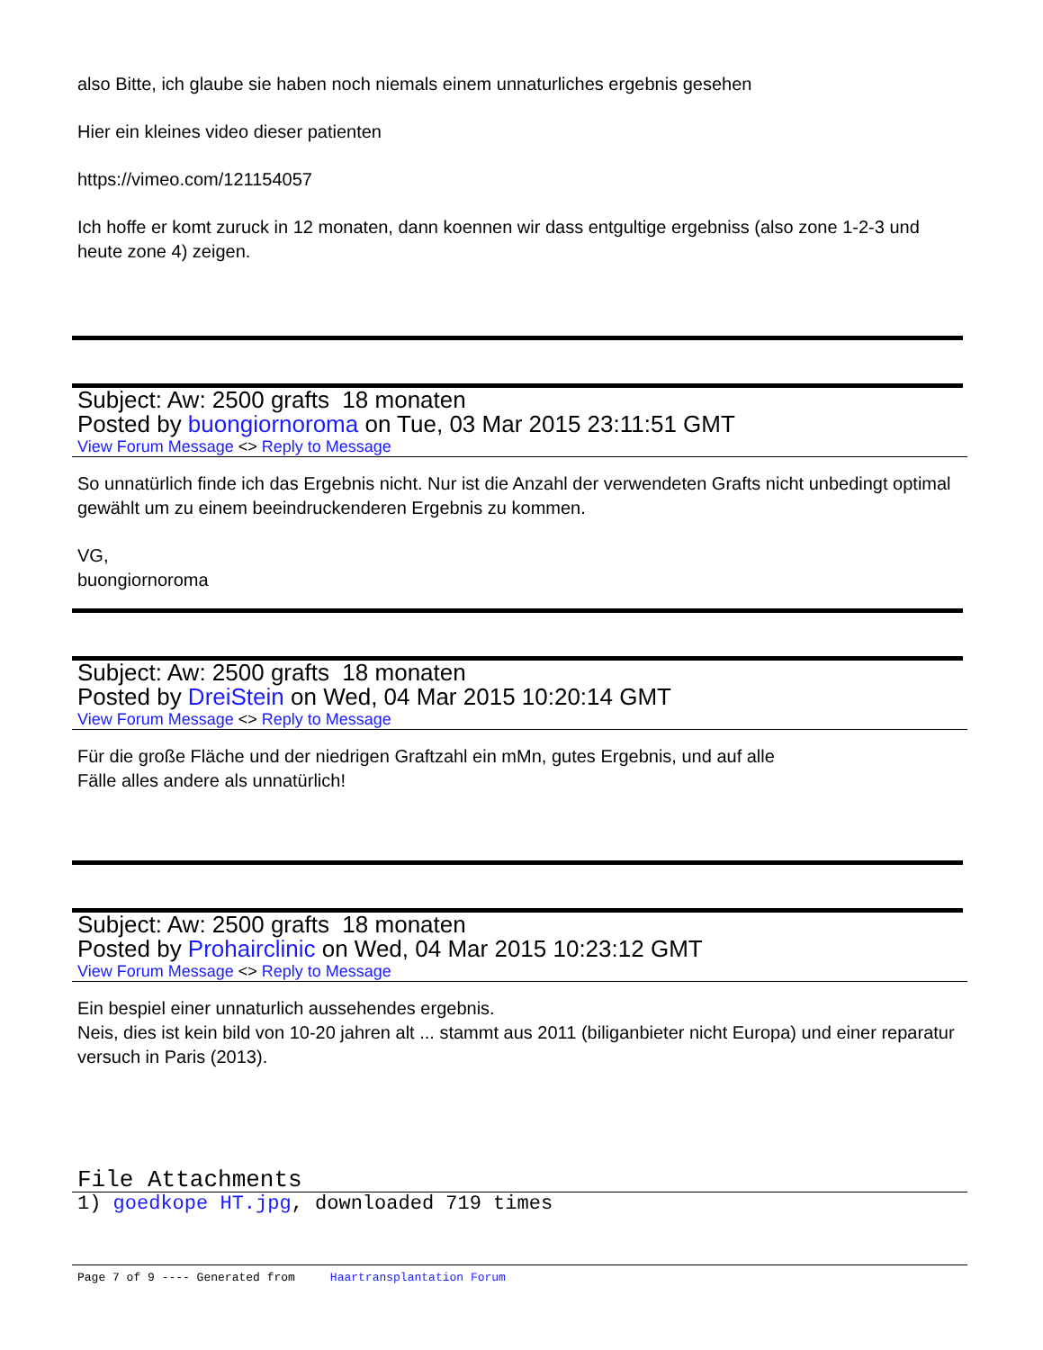also Bitte, ich glaube sie haben noch niemals einem unnaturliches ergebnis gesehen
Hier ein kleines video dieser patienten
https://vimeo.com/121154057
Ich hoffe er komt zuruck in 12 monaten, dann koennen wir dass entgultige ergebniss (also zone 1-2-3 und heute zone 4) zeigen.
Subject: Aw: 2500 grafts 18 monaten
Posted by buongiornoroma on Tue, 03 Mar 2015 23:11:51 GMT
View Forum Message <> Reply to Message
So unnatürlich finde ich das Ergebnis nicht. Nur ist die Anzahl der verwendeten Grafts nicht unbedingt optimal gewählt um zu einem beeindruckenderen Ergebnis zu kommen.
VG,
buongiornoroma
Subject: Aw: 2500 grafts 18 monaten
Posted by DreiStein on Wed, 04 Mar 2015 10:20:14 GMT
View Forum Message <> Reply to Message
Für die große Fläche und der niedrigen Graftzahl ein mMn, gutes Ergebnis, und auf alle
Fälle alles andere als unnatürlich!
Subject: Aw: 2500 grafts 18 monaten
Posted by Prohairclinic on Wed, 04 Mar 2015 10:23:12 GMT
View Forum Message <> Reply to Message
Ein bespiel einer unnaturlich aussehendes ergebnis.
Neis, dies ist kein bild von 10-20 jahren alt ... stammt aus 2011 (biliganbieter nicht Europa) und einer reparatur versuch in Paris (2013).
File Attachments
1) goedkope HT.jpg, downloaded 719 times
Page 7 of 9 ---- Generated from Haartransplantation Forum